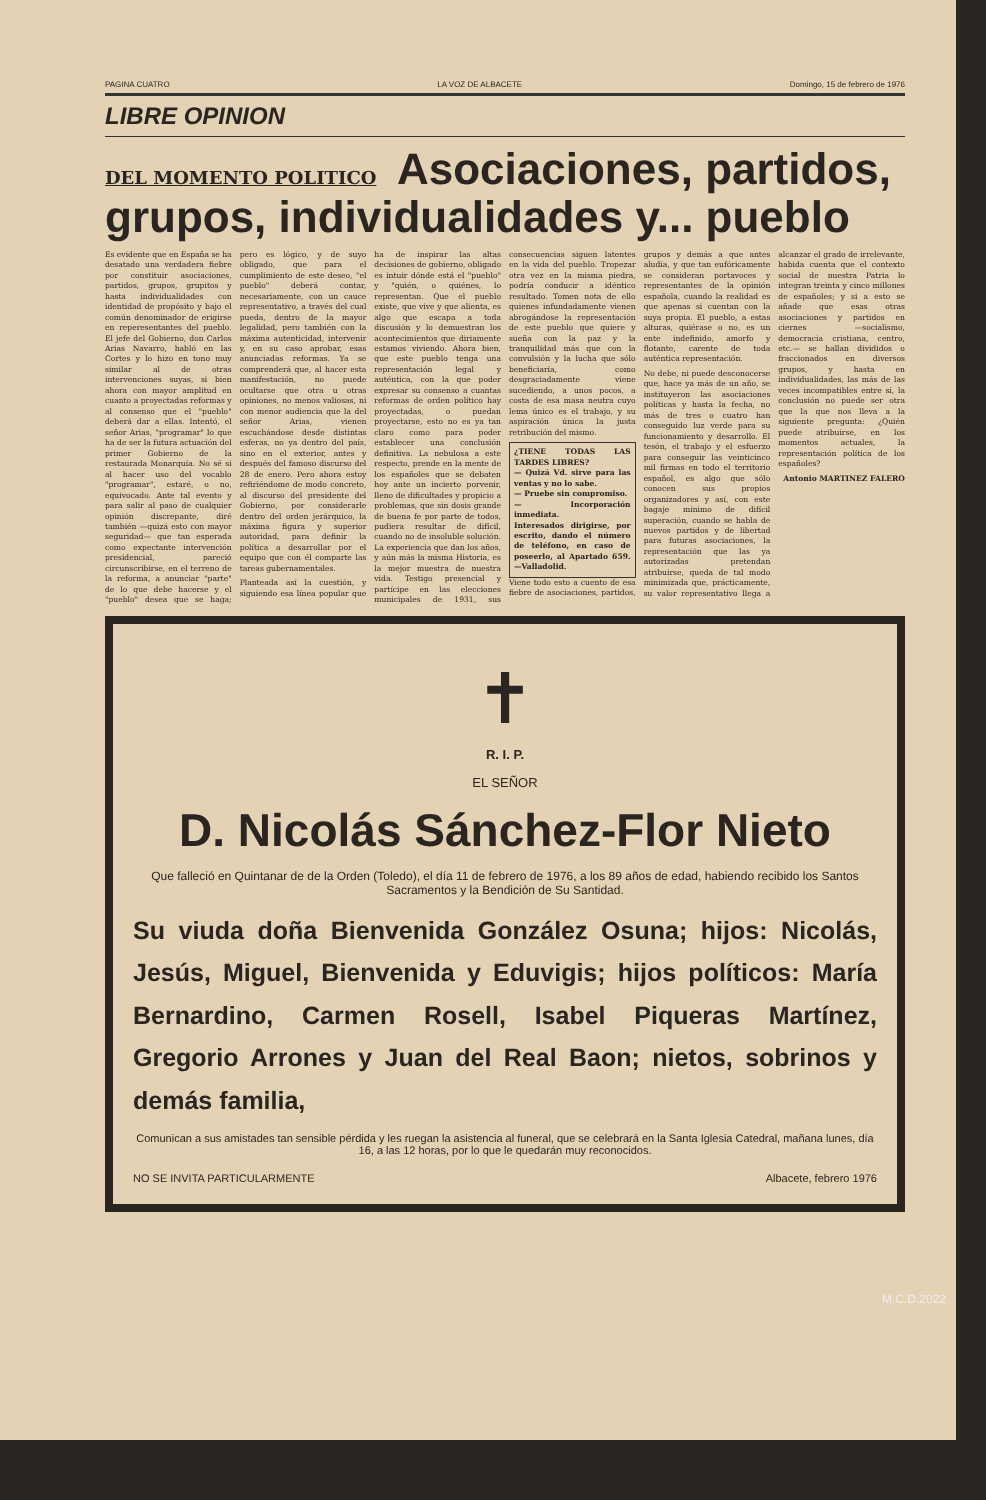PAGINA CUATRO LA VOZ DE ALBACETE Domingo, 15 de febrero de 1976
LIBRE OPINION
DEL MOMENTO POLITICO Asociaciones, partidos, grupos, individualidades y... pueblo
Es evidente que en España se ha desatado una verdadera fiebre por constituir asociaciones, partidos, grupos, grupitos y hasta individualidades con identidad de propósito y bajo el común denominador de erigirse en reperesentantes del pueblo. El jefe del Gobierno, don Carlos Arias Navarro, habló en las Cortes y lo hizo en tono muy similar al de otras intervenciones suyas, si bien ahora con mayor amplitud en cuanto a proyectadas reformas y al consenso que el "pueblo" deberá dar a ellas. Intentó, el señor Arias, "programar" lo que ha de ser la futura actuación del primer Gobierno de la restaurada Monarquía. No sé si al hacer uso del vocablo "programar", estaré, o no, equivocado. Ante tal evento y para salir al paso de cualquier opinión discrepante, diré también —quizá esto con mayor seguridad— que tan esperada como expectante intervención presidencial, pareció circunscribirse, en el terreno de la reforma, a anunciar "parte" de lo que debe hacerse y el "pueblo" desea que se haga; pero es lógico, y de suyo obligado, que para el cumplimiento de este deseo, "el pueblo" deberá contar, necesariamente, con un cauce representativo, a través del cual pueda, dentro de la mayor legalidad, pero también con la máxima autenticidad, intervenir y, en su caso aprobar, esas anunciadas reformas. Ya se comprenderá que, al hacer esta manifestación, no puede ocultarse que otra u otras opiniones, no menos valiosas, ni con menor audiencia que la del señor Arias, vienen escuchándose desde distintas esferas, no ya dentro del país, sino en el exterior, antes y después del famoso discurso del 28 de enero. Pero ahora estoy refiriéndome de modo concreto, al discurso del presidente del Gobierno, por considerarle dentro del orden jerárquico, la máxima figura y superior autoridad, para definir la política a desarrollar por el equipo que con él comparte las tareas gubernamentales.
Planteada así la cuestión, y siguiendo esa línea popular que ha de inspirar las altas decisiones de gobierno, obligado es intuir dónde está el "pueblo" y "quién, o quiénes, lo representan. Que el pueblo existe, que vive y que alienta, es algo que escapa a toda discusión y lo demuestran los acontecimientos que diriamente estamos viviendo. Ahora bien, que este pueblo tenga una representación legal y auténtica, con la que poder expresar su consenso a cuantas reformas de orden político hay proyectadas, o puedan proyectarse, esto no es ya tan claro como para poder establecer una conclusión definitiva. La nebulosa a este respecto, prende en la mente de los españoles que se debaten hoy ante un incierto porvenir, lleno de dificultades y propicio a problemas, que sin dosis grande de buena fe por parte de todos, pudiera resultar de difícil, cuando no de insoluble solución. La experiencia que dan los años, y aún más la misma Historia, es la mejor muestra de nuestra vida. Testigo presencial y partícipe en las elecciones municipales de 1931, sus consecuencias siguen latentes en la vida del pueblo. Tropezar otra vez en la misma piedra, podría conducir a idéntico resultado. Tomen nota de ello quienes infundadamente vienen abrogándose la representación de este pueblo que quiere y sueña con la paz y la tranquilidad más que con la convulsión y la lucha que sólo beneficiaría, como desgraciadamente viene sucediendo, a unos pocos, a costa de esa masa neutra cuyo lema único es el trabajo, y su aspiración única la justa retribución del mismo.
¿TIENE TODAS LAS TARDES LIBRES?
— Quizá Vd. sirve para las ventas y no lo sabe.
— Pruebe sin compromiso.
— Incorporación inmediata.
Interesados dirigirse, por escrito, dando el número de teléfono, en caso de poseerlo, al Apartado 659.—Valladolid.
Viene todo esto a cuento de esa fiebre de asociaciones, partidos, grupos y demás a que antes aludía, y que tan eufóricamente se consideran portavoces y representantes de la opinión española, cuando la realidad es que apenas si cuentan con la suya propia. El pueblo, a estas alturas, quiérase o no, es un ente indefinido, amorfo y flotante, carente de toda auténtica representación.
No debe, ni puede desconocerse que, hace ya más de un año, se instituyeron las asociaciones políticas y hasta la fecha, no más de tres o cuatro han conseguido luz verde para su funcionamiento y desarrollo. El tesón, el trabajo y el esfuerzo para conseguir las veinticinco mil firmas en todo el territorio español, es algo que sólo conocen sus propios organizadores y así, con este bagaje mínimo de difícil superación, cuando se habla de nuevos partidos y de libertad para futuras asociaciones, la representación que las ya autorizadas pretendan atribuirse, queda de tal modo minimizada que, prácticamente, su valor representativo llega a alcanzar el grado de irrelevante, habida cuenta que el contexto social de nuestra Patria lo integran treinta y cinco millones de españoles; y si a esto se añade que esas otras asociaciones y partidos en ciernes —socialismo, democracia cristiana, centro, etc.— se hallan divididos o fraccionados en diversos grupos, y hasta en individualidades, las más de las veces incompatibles entre sí, la conclusión no puede ser otra que la que nos lleva a la siguiente pregunta: ¿Quién puede atribuirse, en los momentos actuales, la representación política de los españoles?
Antonio MARTINEZ FALERO
✝
R. I. P.
EL SEÑOR
D. Nicolás Sánchez-Flor Nieto
Que falleció en Quintanar de de la Orden (Toledo), el día 11 de febrero de 1976, a los 89 años de edad, habiendo recibido los Santos Sacramentos y la Bendición de Su Santidad.
Su viuda doña Bienvenida González Osuna; hijos: Nicolás, Jesús, Miguel, Bienvenida y Eduvigis; hijos políticos: María Bernardino, Carmen Rosell, Isabel Piqueras Martínez, Gregorio Arrones y Juan del Real Baon; nietos, sobrinos y demás familia,
Comunican a sus amistades tan sensible pérdida y les ruegan la asistencia al funeral, que se celebrará en la Santa Iglesia Catedral, mañana lunes, día 16, a las 12 horas, por lo que le quedarán muy reconocidos.
NO SE INVITA PARTICULARMENTE Albacete, febrero 1976
M.C.D.2022